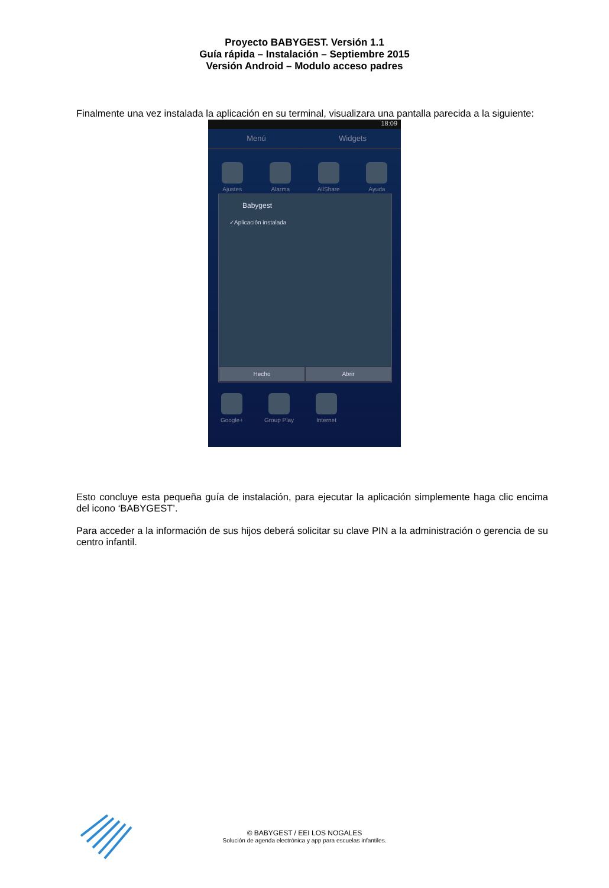Proyecto BABYGEST. Versión 1.1
Guía rápida – Instalación – Septiembre 2015
Versión Android – Modulo acceso padres
Finalmente una vez instalada la aplicación en su terminal, visualizara una pantalla parecida a la siguiente:
18:09
Menú Widgets
Ajustes Alarma AllShare Ayuda
Babygest
✓Aplicación instalada
Hecho Abrir
Google+ Group Play Internet
Esto concluye esta pequeña guía de instalación, para ejecutar la aplicación simplemente haga clic encima del icono ‘BABYGEST’.
Para acceder a la información de sus hijos deberá solicitar su clave PIN a la administración o gerencia de su centro infantil.
© BABYGEST / EEI LOS NOGALES
Solución de agenda electrónica y app para escuelas infantiles.